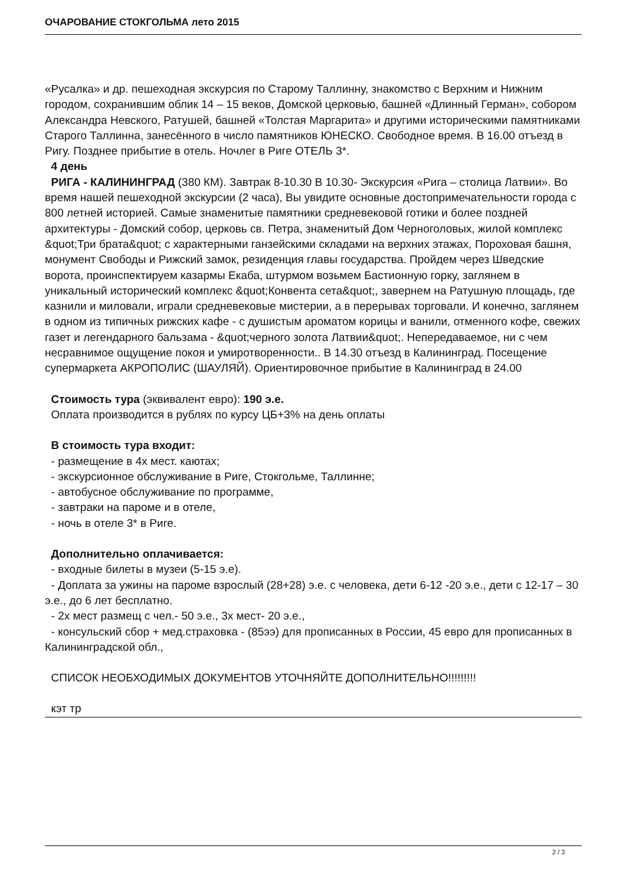ОЧАРОВАНИЕ СТОКГОЛЬМА лето 2015
«Русалка» и др. пешеходная экскурсия по Старому Таллинну, знакомство с Верхним и Нижним городом, сохранившим облик 14 – 15 веков, Домской церковью, башней «Длинный Герман», собором Александра Невского, Ратушей, башней «Толстая Маргарита» и другими историческими памятниками Старого Таллинна, занесённого в число памятников ЮНЕСКО. Свободное время. В 16.00 отъезд в Ригу. Позднее прибытие в отель. Ночлег в Риге ОТЕЛЬ 3*.
4 день
РИГА - КАЛИНИНГРАД (380 КМ). Завтрак 8-10.30 В 10.30- Экскурсия «Рига – столица Латвии». Во время нашей пешеходной экскурсии (2 часа), Вы увидите основные достопримечательности города с 800 летней историей. Самые знаменитые памятники средневековой готики и более поздней архитектуры - Домский собор, церковь св. Петра, знаменитый Дом Черноголовых, жилой комплекс &quot;Три брата&quot; с характерными ганзейскими складами на верхних этажах, Пороховая башня, монумент Свободы и Рижский замок, резиденция главы государства. Пройдем через Шведские ворота, проинспектируем казармы Екаба, штурмом возьмем Бастионную горку, заглянем в уникальный исторический комплекс &quot;Конвента сета&quot;, завернем на Ратушную площадь, где казнили и миловали, играли средневековые мистерии, а в перерывах торговали. И конечно, заглянем в одном из типичных рижских кафе - с душистым ароматом корицы и ванили, отменного кофе, свежих газет и легендарного бальзама - &quot;черного золота Латвии&quot;. Непередаваемое, ни с чем несравнимое ощущение покоя и умиротворенности.. В 14.30 отъезд в Калининград. Посещение супермаркета АКРОПОЛИС (ШАУЛЯЙ). Ориентировочное прибытие в Калининград в 24.00
Стоимость тура (эквивалент евро): 190 э.е.
Оплата производится в рублях по курсу ЦБ+3% на день оплаты
В стоимость тура входит:
- размещение в 4х мест. каютах;
- экскурсионное обслуживание в Риге, Стокгольме, Таллинне;
- автобусное обслуживание по программе,
- завтраки на пароме и в отеле,
- ночь в отеле 3* в Риге.
Дополнительно оплачивается:
- входные билеты в музеи (5-15 э.е).
- Доплата за ужины на пароме взрослый (28+28) э.е. с человека, дети 6-12 -20 э.е., дети с 12-17 – 30 э.е., до 6 лет бесплатно.
- 2х мест размещ с чел.- 50 э.е., 3х мест- 20 э.е.,
- консульский сбор + мед.страховка - (85ээ) для прописанных в России, 45 евро для прописанных в Калининградской обл.,
СПИСОК НЕОБХОДИМЫХ ДОКУМЕНТОВ УТОЧНЯЙТЕ ДОПОЛНИТЕЛЬНО!!!!!!!!!
кэт тр
2 / 3